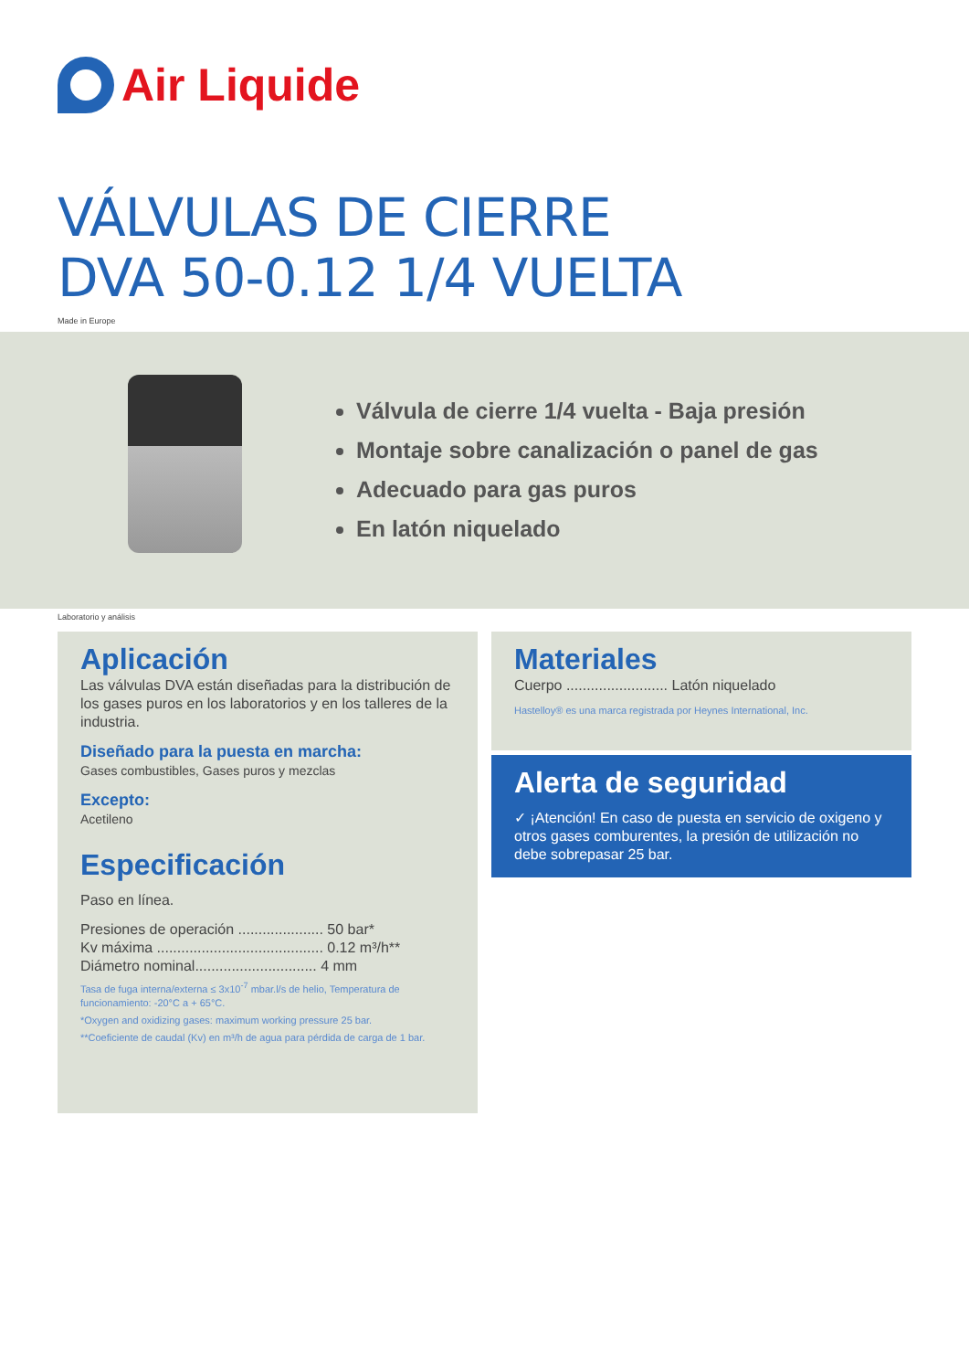Air Liquide
VÁLVULAS DE CIERRE
DVA 50-0.12 1/4 VUELTA
Made in Europe
Válvula de cierre 1/4 vuelta - Baja presión
Montaje sobre canalización o panel de gas
Adecuado para gas puros
En latón niquelado
Laboratorio y análisis
Aplicación
Las válvulas DVA están diseñadas para la distribución de los gases puros en los laboratorios y en los talleres de la industria.
Diseñado para la puesta en marcha:
Gases combustibles, Gases puros y mezclas
Excepto:
Acetileno
Especificación
Paso en línea.
Presiones de operación ..................... 50 bar*
Kv máxima ......................................... 0.12 m³/h**
Diámetro nominal.............................. 4 mm
Tasa de fuga interna/externa ≤ 3x10<sup>-7</sup> mbar.l/s de helio, Temperatura de funcionamiento: -20°C a + 65°C.
*Oxygen and oxidizing gases: maximum working pressure 25 bar.
**Coeficiente de caudal (Kv) en m³/h de agua para pérdida de carga de 1 bar.
Materiales
Cuerpo ......................... Latón niquelado
Hastelloy® es una marca registrada por Heynes International, Inc.
Alerta de seguridad
✓ ¡Atención! En caso de puesta en servicio de oxigeno y otros gases comburentes, la presión de utilización no debe sobrepasar 25 bar.